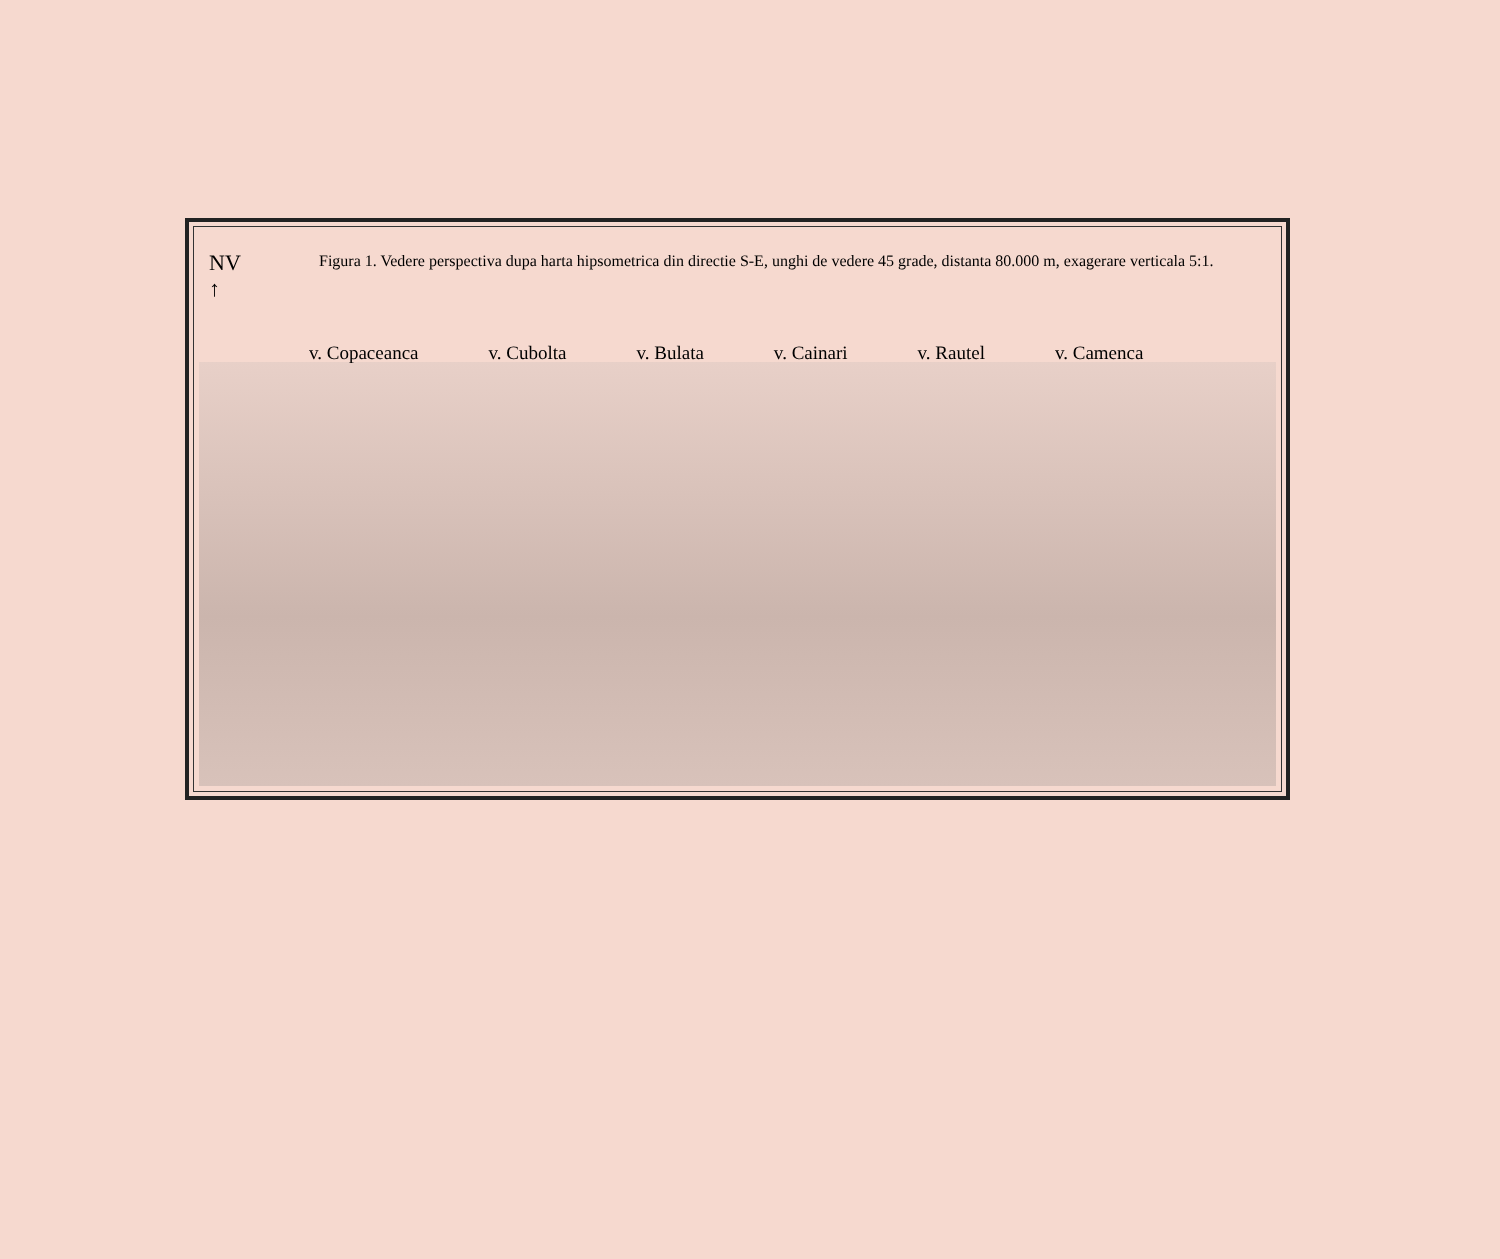NV
↑
Figura 1. Vedere perspectiva dupa harta hipsometrica din directie S-E, unghi de vedere 45 grade, distanta 80.000 m, exagerare verticala 5:1.
v. Copaceanca v. Cubolta v. Bulata v. Cainari v. Rautel v. Camenca